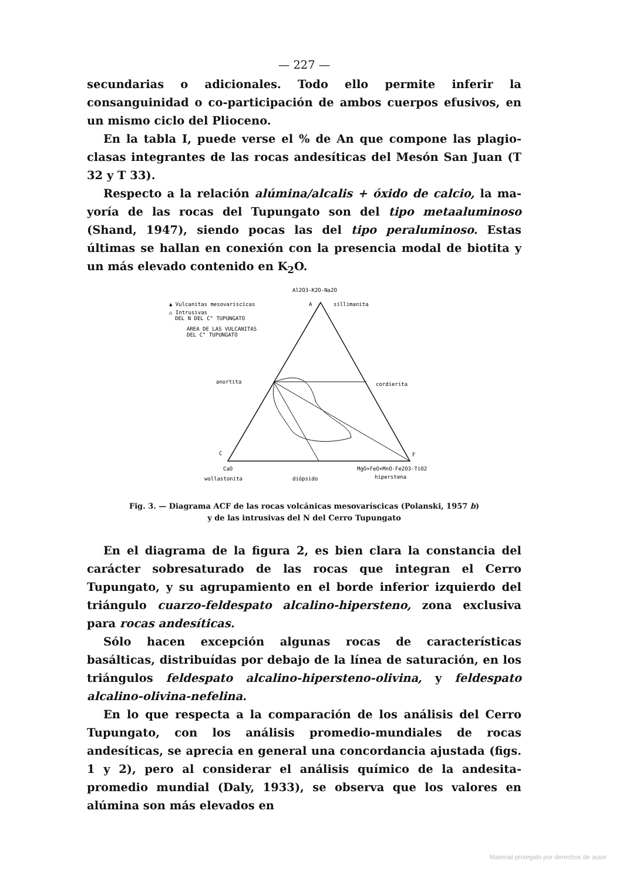— 227 —
secundarias o adicionales. Todo ello permite inferir la consanguinidad o co-participación de ambos cuerpos efusivos, en un mismo ciclo del Plioceno.
En la tabla I, puede verse el % de An que compone las plagio­clasas integrantes de las rocas andesíticas del Mesón San Juan (T 32 y T 33).
Respecto a la relación alúmina/alcalis + óxido de calcio, la ma­yoría de las rocas del Tupungato son del tipo metaaluminoso (Shand, 1947), siendo pocas las del tipo peraluminoso. Estas últimas se hallan en conexión con la presencia modal de biotita y un más elevado con­tenido en K<sub>2</sub>O.
Al2O3-K2O-Na2O
▲ Vulcanitas mesovariscicas
A
sillimanita
△ Intrusivas
DEL N DEL C° TUPUNGATO
AREA DE LAS VULCANITAS
DEL C° TUPUNGATO
anortita
cordierita
C
F
CaO
MgO+FeO+MnO-Fe2O3-TiO2
wollastonita
diópsido
hiperstena
Fig. 3. — Diagrama ACF de las rocas volcánicas mesovaríscicas (Polanski, 1957 b)
y de las intrusivas del N del Cerro Tupungato
En el diagrama de la figura 2, es bien clara la constancia del carác­ter sobresaturado de las rocas que integran el Cerro Tupungato, y su agrupamiento en el borde inferior izquierdo del triángulo cuarzo-feldespato alcalino-hipersteno, zona exclusiva para rocas andesíticas.
Sólo hacen excepción algunas rocas de características basálticas, distribuídas por debajo de la línea de saturación, en los triángulos feldespato alcalino-hipersteno-olivina, y feldespato alcalino-olivina-nefelina.
En lo que respecta a la comparación de los análisis del Cerro Tupungato, con los análisis promedio-mundiales de rocas andesíticas, se aprecia en general una concordancia ajustada (figs. 1 y 2), pero al considerar el análisis químico de la andesita-promedio mundial (Daly, 1933), se observa que los valores en alúmina son más elevados en
Material protegido por derechos de autor